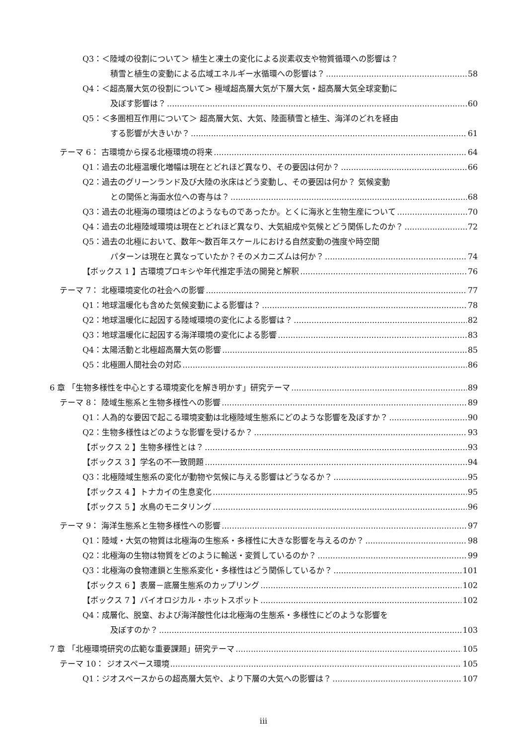Q3：＜陸域の役割について＞ 植生と凍土の変化による炭素収支や物質循環への影響は？
積雪と植生の変動による広域エネルギー水循環への影響は？ 58
Q4：＜超高層大気の役割について> 極域超高層大気が下層大気・超高層大気全球変動に
及ぼす影響は？ 60
Q5：＜多圏相互作用について＞ 超高層大気、大気、陸面積雪と植生、海洋のどれを経由
する影響が大きいか？ 61
テーマ 6： 古環境から探る北極環境の将来 64
Q1：過去の北極温暖化増幅は現在とどれほど異なり、その要因は何か？ 66
Q2：過去のグリーンランド及び大陸の氷床はどう変動し、その要因は何か？ 気候変動
との関係と海面水位への寄与は？ 68
Q3：過去の北極海の環境はどのようなものであったか。とくに海氷と生物生産について 70
Q4：過去の北極陸域環境は現在とどれほど異なり、大気組成や気候とどう関係したのか？ 72
Q5：過去の北極において、数年～数百年スケールにおける自然変動の強度や時空間
パターンは現在と異なっていたか？そのメカニズムは何か？ 74
【ボックス 1 】古環境プロキシや年代推定手法の開発と解釈 76
テーマ 7： 北極環境変化の社会への影響 77
Q1：地球温暖化も含めた気候変動による影響は？ 78
Q2：地球温暖化に起因する陸域環境の変化による影響は？ 82
Q3：地球温暖化に起因する海洋環境の変化による影響 83
Q4：太陽活動と北極超高層大気の影響 85
Q5：北極圏人間社会の対応 86
6 章 「生物多様性を中心とする環境変化を解き明かす」研究テーマ 89
テーマ 8： 陸域生態系と生物多様性への影響 89
Q1：人為的な要因で起こる環境変動は北極陸域生態系にどのような影響を及ぼすか？ 90
Q2：生物多様性はどのような影響を受けるか？ 93
【ボックス 2 】生物多様性とは？ 93
【ボックス 3 】学名の不一致問題 94
Q3：北極陸域生態系の変化が動物や気候に与える影響はどうなるか？ 95
【ボックス 4 】トナカイの生息変化 95
【ボックス 5 】水鳥のモニタリング 96
テーマ 9： 海洋生態系と生物多様性への影響 97
Q1：陸域・大気の物質は北極海の生態系・多様性に大きな影響を与えるのか？ 98
Q2：北極海の生物は物質をどのように輸送・変質しているのか？ 99
Q3：北極海の食物連鎖と生態系変化・多様性はどう関係しているか？ 101
【ボックス 6 】表層－底層生態系のカップリング 102
【ボックス 7 】バイオロジカル・ホットスポット 102
Q4：成層化、脱窒、および海洋酸性化は北極海の生態系・多様性にどのような影響を
及ぼすのか？ 103
7 章 「北極環境研究の広範な重要課題」研究テーマ 105
テーマ 10： ジオスペース環境 105
Q1：ジオスペースからの超高層大気や、より下層の大気への影響は？ 107
iii